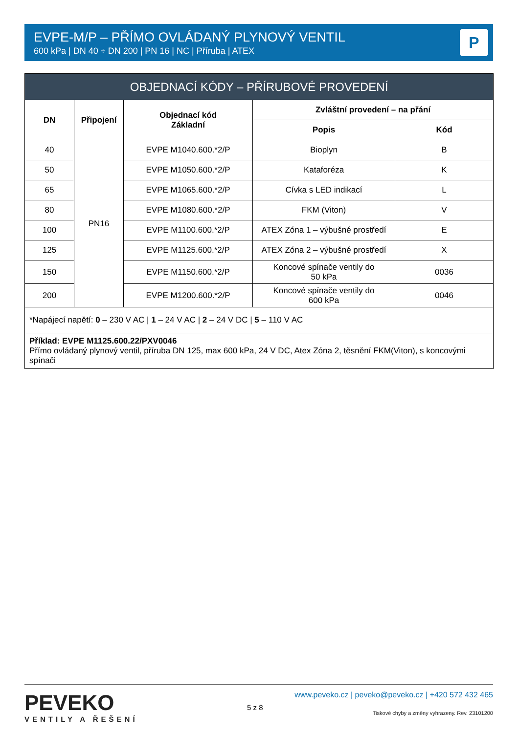EVPE-M/P – PŘÍMO OVLÁDANÝ PLYNOVÝ VENTIL
600 kPa | DN 40 ÷ DN 200 | PN 16 | NC | Příruba | ATEX
P
| OBJEDNACÍ KÓDY – PŘÍRUBOVÉ PROVEDENÍ | | | | |
| --- | --- | --- | --- | --- |
| DN | Připojení | Objednací kód Základní | Zvláštní provedení – na přání | |
| | | | Popis | Kód |
| 40 | PN16 | EVPE M1040.600.*2/P | Bioplyn | B |
| 50 | | EVPE M1050.600.*2/P | Kataforéza | K |
| 65 | | EVPE M1065.600.*2/P | Cívka s LED indikací | L |
| 80 | | EVPE M1080.600.*2/P | FKM (Viton) | V |
| 100 | | EVPE M1100.600.*2/P | ATEX Zóna 1 – výbušné prostředí | E |
| 125 | | EVPE M1125.600.*2/P | ATEX Zóna 2 – výbušné prostředí | X |
| 150 | | EVPE M1150.600.*2/P | Koncové spínače ventily do 50 kPa | 0036 |
| 200 | | EVPE M1200.600.*2/P | Koncové spínače ventily do 600 kPa | 0046 |
| *Napájecí napětí: 0 – 230 V AC / 1 – 24 V AC / 2 – 24 V DC / 5 – 110 V AC | | | | |
| Příklad: EVPE M1125.600.22/PXV0046 Přímo ovládaný plynový ventil, příruba DN 125, max 600 kPa, 24 V DC, Atex Zóna 2, těsnění FKM(Viton), s koncovými spínači | | | | |
PEVEKO
VENTILY A ŘEŠENÍ
5 z 8
www.peveko.cz | peveko@peveko.cz | +420 572 432 465
Tiskové chyby a změny vyhrazeny. Rev. 23101200